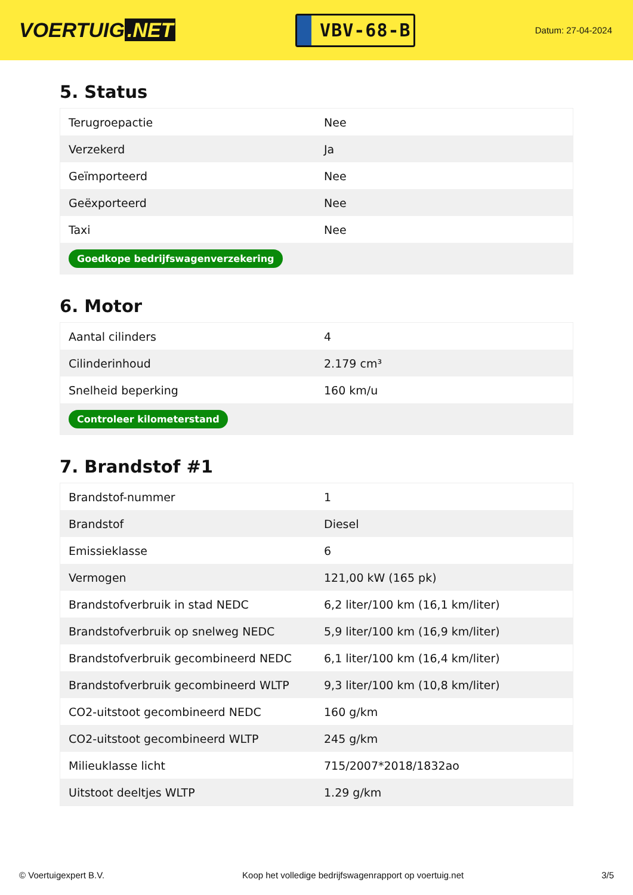VOERTUIG.NET
VBV-68-B
Datum: 27-04-2024
5. Status
| Terugroepactie | Nee |
| Verzekerd | Ja |
| Geïmporteerd | Nee |
| Geëxporteerd | Nee |
| Taxi | Nee |
| Goedkope bedrijfswagenverzekering | |
6. Motor
| Aantal cilinders | 4 |
| Cilinderinhoud | 2.179 cm³ |
| Snelheid beperking | 160 km/u |
| Controleer kilometerstand | |
7. Brandstof #1
| Brandstof-nummer | 1 |
| Brandstof | Diesel |
| Emissieklasse | 6 |
| Vermogen | 121,00 kW (165 pk) |
| Brandstofverbruik in stad NEDC | 6,2 liter/100 km (16,1 km/liter) |
| Brandstofverbruik op snelweg NEDC | 5,9 liter/100 km (16,9 km/liter) |
| Brandstofverbruik gecombineerd NEDC | 6,1 liter/100 km (16,4 km/liter) |
| Brandstofverbruik gecombineerd WLTP | 9,3 liter/100 km (10,8 km/liter) |
| CO2-uitstoot gecombineerd NEDC | 160 g/km |
| CO2-uitstoot gecombineerd WLTP | 245 g/km |
| Milieuklasse licht | 715/2007*2018/1832ao |
| Uitstoot deeltjes WLTP | 1.29 g/km |
© Voertuigexpert B.V. Koop het volledige bedrijfswagenrapport op voertuig.net 3/5